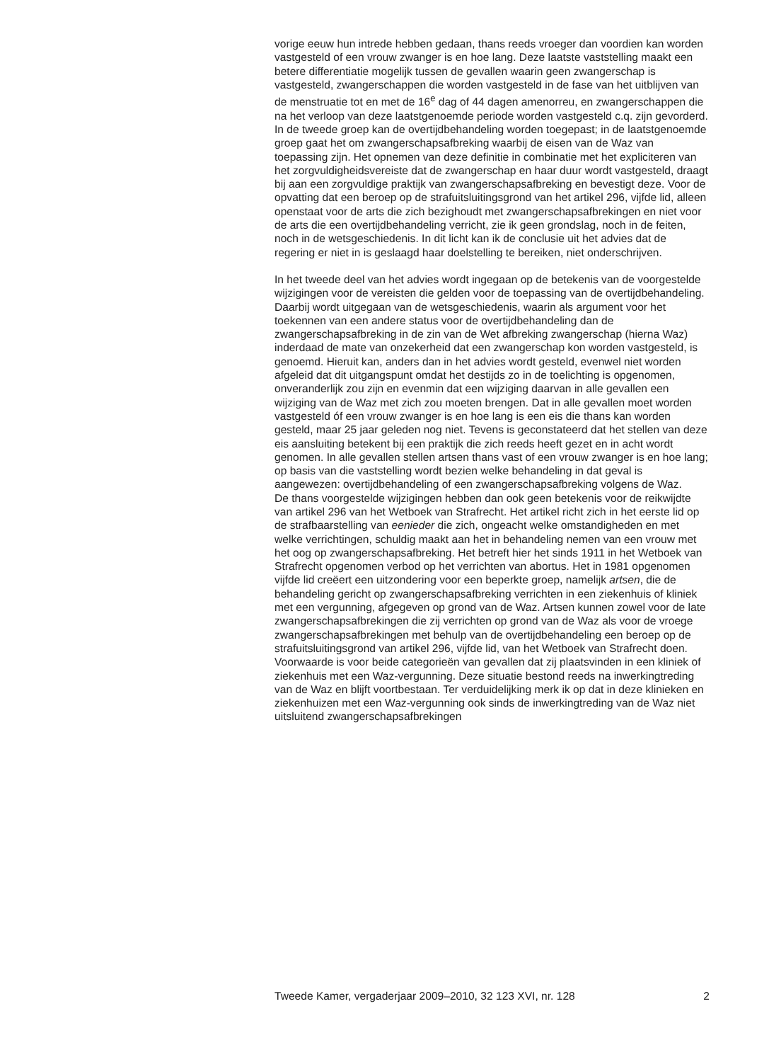vorige eeuw hun intrede hebben gedaan, thans reeds vroeger dan voordien kan worden vastgesteld of een vrouw zwanger is en hoe lang. Deze laatste vaststelling maakt een betere differentiatie mogelijk tussen de gevallen waarin geen zwangerschap is vastgesteld, zwangerschappen die worden vastgesteld in de fase van het uitblijven van de menstruatie tot en met de 16<sup>e</sup> dag of 44 dagen amenorreu, en zwangerschappen die na het verloop van deze laatstgenoemde periode worden vastgesteld c.q. zijn gevorderd. In de tweede groep kan de overtijdbehandeling worden toegepast; in de laatstgenoemde groep gaat het om zwangerschapsafbreking waarbij de eisen van de Waz van toepassing zijn. Het opnemen van deze definitie in combinatie met het expliciteren van het zorgvuldigheidsvereiste dat de zwangerschap en haar duur wordt vastgesteld, draagt bij aan een zorgvuldige praktijk van zwangerschapsafbreking en bevestigt deze. Voor de opvatting dat een beroep op de strafuitsluitingsgrond van het artikel 296, vijfde lid, alleen openstaat voor de arts die zich bezighoudt met zwangerschapsafbrekingen en niet voor de arts die een overtijdbehandeling verricht, zie ik geen grondslag, noch in de feiten, noch in de wetsgeschiedenis. In dit licht kan ik de conclusie uit het advies dat de regering er niet in is geslaagd haar doelstelling te bereiken, niet onderschrijven.
In het tweede deel van het advies wordt ingegaan op de betekenis van de voorgestelde wijzigingen voor de vereisten die gelden voor de toepassing van de overtijdbehandeling. Daarbij wordt uitgegaan van de wetsgeschiedenis, waarin als argument voor het toekennen van een andere status voor de overtijdbehandeling dan de zwangerschapsafbreking in de zin van de Wet afbreking zwangerschap (hierna Waz) inderdaad de mate van onzekerheid dat een zwangerschap kon worden vastgesteld, is genoemd. Hieruit kan, anders dan in het advies wordt gesteld, evenwel niet worden afgeleid dat dit uitgangspunt omdat het destijds zo in de toelichting is opgenomen, onveranderlijk zou zijn en evenmin dat een wijziging daarvan in alle gevallen een wijziging van de Waz met zich zou moeten brengen. Dat in alle gevallen moet worden vastgesteld óf een vrouw zwanger is en hoe lang is een eis die thans kan worden gesteld, maar 25 jaar geleden nog niet. Tevens is geconstateerd dat het stellen van deze eis aansluiting betekent bij een praktijk die zich reeds heeft gezet en in acht wordt genomen. In alle gevallen stellen artsen thans vast of een vrouw zwanger is en hoe lang; op basis van die vaststelling wordt bezien welke behandeling in dat geval is aangewezen: overtijdbehandeling of een zwangerschapsafbreking volgens de Waz.
De thans voorgestelde wijzigingen hebben dan ook geen betekenis voor de reikwijdte van artikel 296 van het Wetboek van Strafrecht. Het artikel richt zich in het eerste lid op de strafbaarstelling van eenieder die zich, ongeacht welke omstandigheden en met welke verrichtingen, schuldig maakt aan het in behandeling nemen van een vrouw met het oog op zwangerschapsafbreking. Het betreft hier het sinds 1911 in het Wetboek van Strafrecht opgenomen verbod op het verrichten van abortus. Het in 1981 opgenomen vijfde lid creëert een uitzondering voor een beperkte groep, namelijk artsen, die de behandeling gericht op zwangerschapsafbreking verrichten in een ziekenhuis of kliniek met een vergunning, afgegeven op grond van de Waz. Artsen kunnen zowel voor de late zwangerschapsafbrekingen die zij verrichten op grond van de Waz als voor de vroege zwangerschapsafbrekingen met behulp van de overtijdbehandeling een beroep op de strafuitsluitingsgrond van artikel 296, vijfde lid, van het Wetboek van Strafrecht doen. Voorwaarde is voor beide categorieën van gevallen dat zij plaatsvinden in een kliniek of ziekenhuis met een Waz-vergunning. Deze situatie bestond reeds na inwerkingtreding van de Waz en blijft voortbestaan. Ter verduidelijking merk ik op dat in deze klinieken en ziekenhuizen met een Waz-vergunning ook sinds de inwerkingtreding van de Waz niet uitsluitend zwangerschapsafbrekingen
Tweede Kamer, vergaderjaar 2009–2010, 32 123 XVI, nr. 128 2